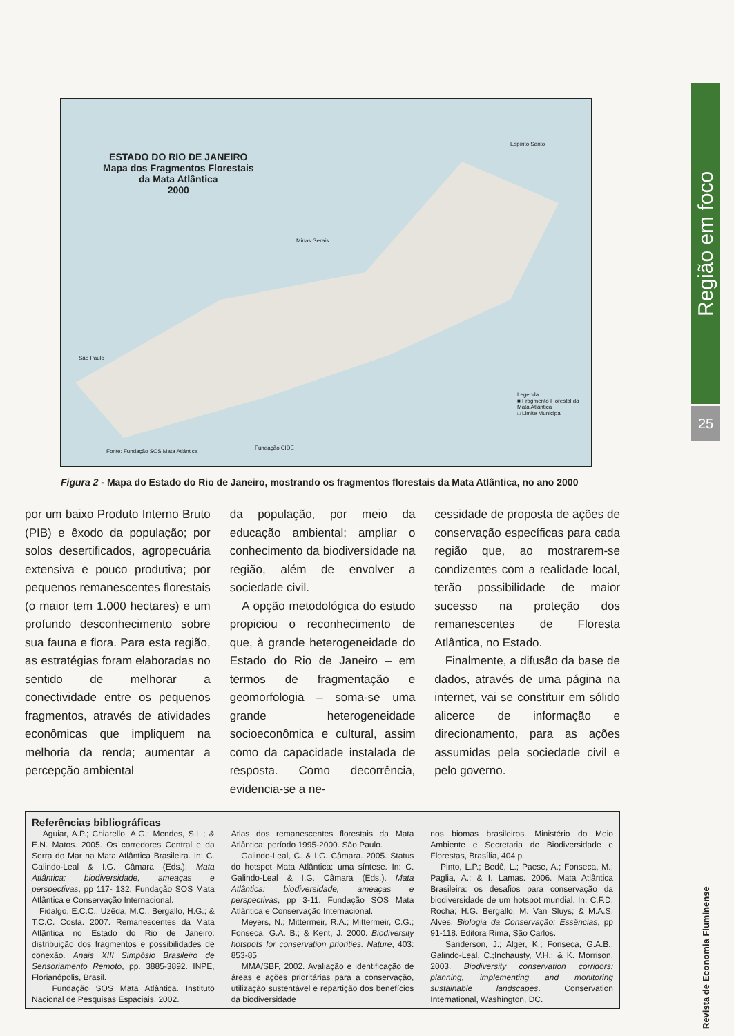Região em foco
25
Revista de Economia Fluminense
ESTADO DO RIO DE JANEIRO
Mapa dos Fragmentos Florestais
da Mata Atlântica
2000
Espírito Santo
Minas Gerais
São Paulo
Legenda
■ Fragmento Florestal da Mata Atlântica
□ Limite Municipal
Fonte: Fundação SOS Mata Atlântica
Fundação CIDE
Figura 2 - Mapa do Estado do Rio de Janeiro, mostrando os fragmentos florestais da Mata Atlântica, no ano 2000
por um baixo Produto Interno Bruto (PIB) e êxodo da população; por solos desertificados, agropecuária extensiva e pouco produtiva; por pequenos remanescentes florestais (o maior tem 1.000 hectares) e um profundo desconhecimento sobre sua fauna e flora. Para esta região, as estratégias foram elaboradas no sentido de melhorar a conectividade entre os pequenos fragmentos, através de atividades econômicas que impliquem na melhoria da renda; aumentar a percepção ambiental
da população, por meio da educação ambiental; ampliar o conhecimento da biodiversidade na região, além de envolver a sociedade civil.
A opção metodológica do estudo propiciou o reconhecimento de que, à grande heterogeneidade do Estado do Rio de Janeiro – em termos de fragmentação e geomorfologia – soma-se uma grande heterogeneidade socioeconômica e cultural, assim como da capacidade instalada de resposta. Como decorrência, evidencia-se a ne-
cessidade de proposta de ações de conservação específicas para cada região que, ao mostrarem-se condizentes com a realidade local, terão possibilidade de maior sucesso na proteção dos remanescentes de Floresta Atlântica, no Estado.
Finalmente, a difusão da base de dados, através de uma página na internet, vai se constituir em sólido alicerce de informação e direcionamento, para as ações assumidas pela sociedade civil e pelo governo.
Referências bibliográficas
Aguiar, A.P.; Chiarello, A.G.; Mendes, S.L.; & E.N. Matos. 2005. Os corredores Central e da Serra do Mar na Mata Atlântica Brasileira. In: C. Galindo-Leal & I.G. Câmara (Eds.). Mata Atlântica: biodiversidade, ameaças e perspectivas, pp 117- 132. Fundação SOS Mata Atlântica e Conservação Internacional.
Fidalgo, E.C.C.; Uzêda, M.C.; Bergallo, H.G.; & T.C.C. Costa. 2007. Remanescentes da Mata Atlântica no Estado do Rio de Janeiro: distribuição dos fragmentos e possibilidades de conexão. Anais XIII Simpósio Brasileiro de Sensoriamento Remoto, pp. 3885-3892. INPE, Florianópolis, Brasil.
Fundação SOS Mata Atlântica. Instituto Nacional de Pesquisas Espaciais. 2002.
Atlas dos remanescentes florestais da Mata Atlântica: período 1995-2000. São Paulo.
Galindo-Leal, C. & I.G. Câmara. 2005. Status do hotspot Mata Atlântica: uma síntese. In: C. Galindo-Leal & I.G. Câmara (Eds.). Mata Atlântica: biodiversidade, ameaças e perspectivas, pp 3-11. Fundação SOS Mata Atlântica e Conservação Internacional.
Meyers, N.; Mittermeir, R.A.; Mittermeir, C.G.; Fonseca, G.A. B.; & Kent, J. 2000. Biodiversity hotspots for conservation priorities. Nature, 403: 853-85
MMA/SBF, 2002. Avaliação e identificação de áreas e ações prioritárias para a conservação, utilização sustentável e repartição dos benefícios da biodiversidade
nos biomas brasileiros. Ministério do Meio Ambiente e Secretaria de Biodiversidade e Florestas, Brasília, 404 p.
Pinto, L.P.; Bedê, L.; Paese, A.; Fonseca, M.; Paglia, A.; & I. Lamas. 2006. Mata Atlântica Brasileira: os desafios para conservação da biodiversidade de um hotspot mundial. In: C.F.D. Rocha; H.G. Bergallo; M. Van Sluys; & M.A.S. Alves. Biologia da Conservação: Essências, pp 91-118. Editora Rima, São Carlos.
Sanderson, J.; Alger, K.; Fonseca, G.A.B.; Galindo-Leal, C.;Inchausty, V.H.; & K. Morrison. 2003. Biodiversity conservation corridors: planning, implementing and monitoring sustainable landscapes. Conservation International, Washington, DC.